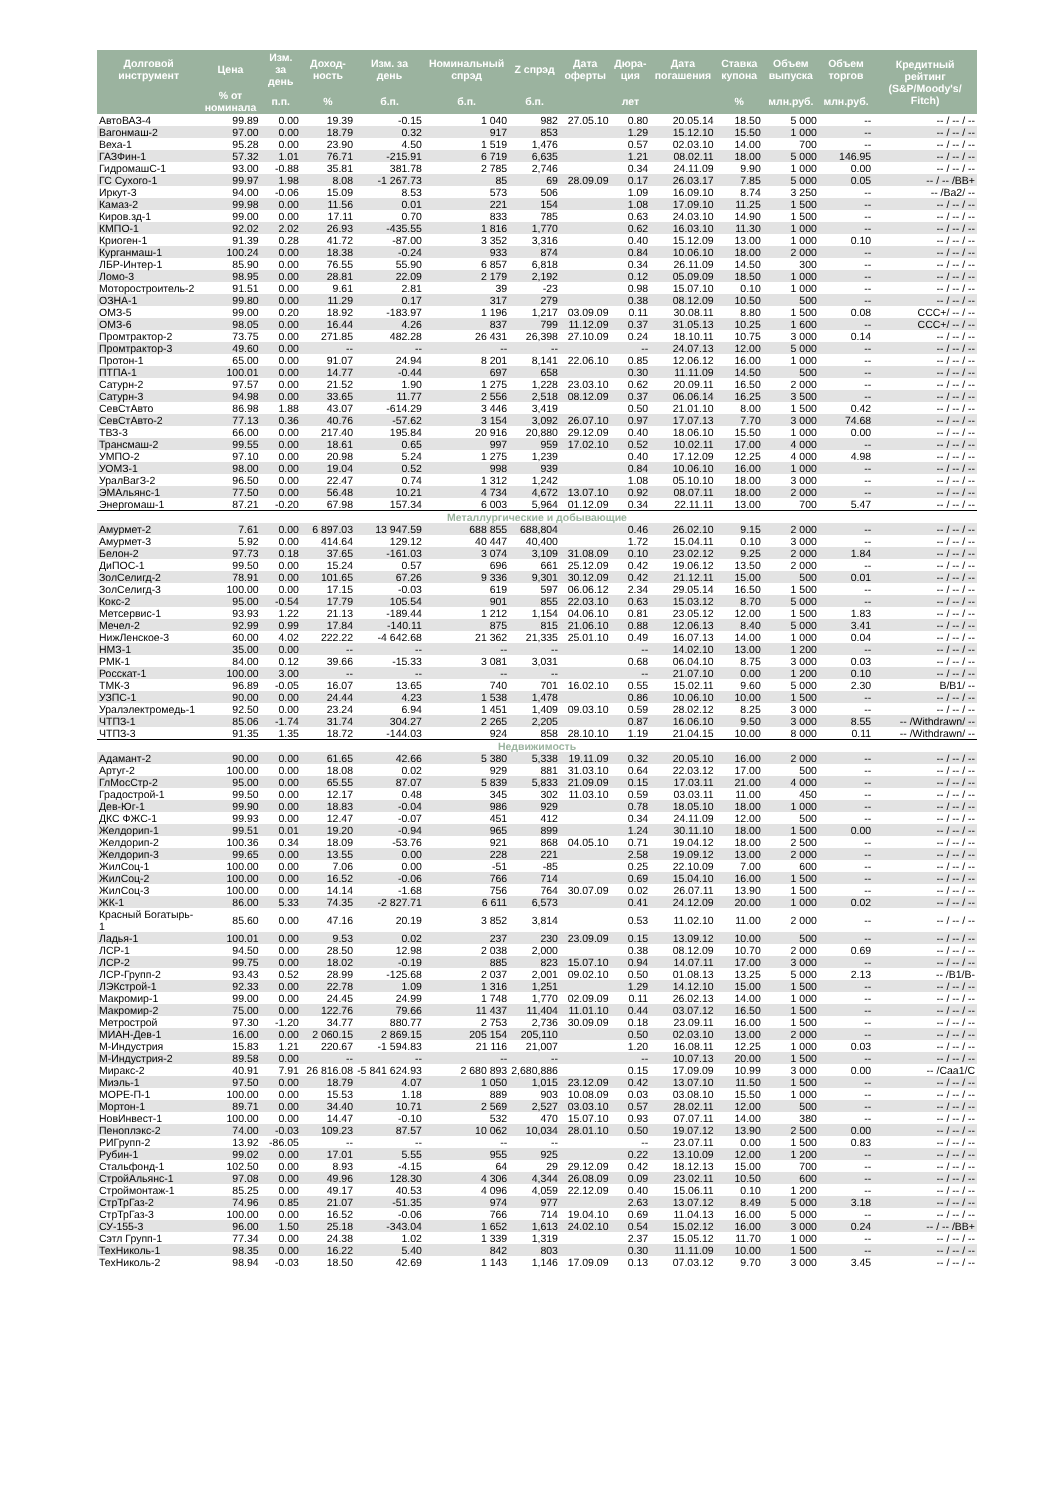| Долговой инструмент | Цена | Изм. за день | Доход-ность | Изм. за день | Номинальный спрэд | Z спрэд | Дата оферты | Дюра-ция | Дата погашения | Ставка купона | Объем выпуска | Объем торгов | Кредитный рейтинг (S&P/Moody's/ Fitch) |
| --- | --- | --- | --- | --- | --- | --- | --- | --- | --- | --- | --- | --- | --- |
| | % от номинала | п.п. | % | б.п. | б.п. | б.п. | | лет | | % | млн.руб. | млн.руб. | |
| АвтоВАЗ-4 | 99.89 | 0.00 | 19.39 | -0.15 | 1 040 | 982 | 27.05.10 | 0.80 | 20.05.14 | 18.50 | 5 000 | -- | -- / -- / -- |
| Вагонмаш-2 | 97.00 | 0.00 | 18.79 | 0.32 | 917 | 853 | | 1.29 | 15.12.10 | 15.50 | 1 000 | -- | -- / -- / -- |
| Веха-1 | 95.28 | 0.00 | 23.90 | 4.50 | 1 519 | 1,476 | | 0.57 | 02.03.10 | 14.00 | 700 | -- | -- / -- / -- |
| ГАЗФин-1 | 57.32 | 1.01 | 76.71 | -215.91 | 6 719 | 6,635 | | 1.21 | 08.02.11 | 18.00 | 5 000 | 146.95 | -- / -- / -- |
| ГидромашС-1 | 93.00 | -0.88 | 35.81 | 381.78 | 2 785 | 2,746 | | 0.34 | 24.11.09 | 9.90 | 1 000 | 0.00 | -- / -- / -- |
| ГС Сухого-1 | 99.97 | 1.98 | 8.08 | -1 267.73 | 85 | 69 | 28.09.09 | 0.17 | 26.03.17 | 7.85 | 5 000 | 0.05 | -- / -- /BB+ |
| Иркут-3 | 94.00 | -0.06 | 15.09 | 8.53 | 573 | 506 | | 1.09 | 16.09.10 | 8.74 | 3 250 | -- | -- /Ba2/ -- |
| Камаз-2 | 99.98 | 0.00 | 11.56 | 0.01 | 221 | 154 | | 1.08 | 17.09.10 | 11.25 | 1 500 | -- | -- / -- / -- |
| Киров.зд-1 | 99.00 | 0.00 | 17.11 | 0.70 | 833 | 785 | | 0.63 | 24.03.10 | 14.90 | 1 500 | -- | -- / -- / -- |
| КМПО-1 | 92.02 | 2.02 | 26.93 | -435.55 | 1 816 | 1,770 | | 0.62 | 16.03.10 | 11.30 | 1 000 | -- | -- / -- / -- |
| Криоген-1 | 91.39 | 0.28 | 41.72 | -87.00 | 3 352 | 3,316 | | 0.40 | 15.12.09 | 13.00 | 1 000 | 0.10 | -- / -- / -- |
| Курганмаш-1 | 100.24 | 0.00 | 18.38 | -0.24 | 933 | 874 | | 0.84 | 10.06.10 | 18.00 | 2 000 | -- | -- / -- / -- |
| ЛБР-Интер-1 | 85.90 | 0.00 | 76.55 | 55.90 | 6 857 | 6,818 | | 0.34 | 26.11.09 | 14.50 | 300 | -- | -- / -- / -- |
| Ломо-3 | 98.95 | 0.00 | 28.81 | 22.09 | 2 179 | 2,192 | | 0.12 | 05.09.09 | 18.50 | 1 000 | -- | -- / -- / -- |
| Моторостроитель-2 | 91.51 | 0.00 | 9.61 | 2.81 | 39 | -23 | | 0.98 | 15.07.10 | 0.10 | 1 000 | -- | -- / -- / -- |
| ОЗНА-1 | 99.80 | 0.00 | 11.29 | 0.17 | 317 | 279 | | 0.38 | 08.12.09 | 10.50 | 500 | -- | -- / -- / -- |
| ОМЗ-5 | 99.00 | 0.20 | 18.92 | -183.97 | 1 196 | 1,217 | 03.09.09 | 0.11 | 30.08.11 | 8.80 | 1 500 | 0.08 | CCC+/ -- / -- |
| ОМЗ-6 | 98.05 | 0.00 | 16.44 | 4.26 | 837 | 799 | 11.12.09 | 0.37 | 31.05.13 | 10.25 | 1 600 | -- | CCC+/ -- / -- |
| Промтрактор-2 | 73.75 | 0.00 | 271.85 | 482.28 | 26 431 | 26,398 | 27.10.09 | 0.24 | 18.10.11 | 10.75 | 3 000 | 0.14 | -- / -- / -- |
| Промтрактор-3 | 49.60 | 0.00 | -- | -- | -- | -- | | -- | 24.07.13 | 12.00 | 5 000 | -- | -- / -- / -- |
| Протон-1 | 65.00 | 0.00 | 91.07 | 24.94 | 8 201 | 8,141 | 22.06.10 | 0.85 | 12.06.12 | 16.00 | 1 000 | -- | -- / -- / -- |
| ПТПА-1 | 100.01 | 0.00 | 14.77 | -0.44 | 697 | 658 | | 0.30 | 11.11.09 | 14.50 | 500 | -- | -- / -- / -- |
| Сатурн-2 | 97.57 | 0.00 | 21.52 | 1.90 | 1 275 | 1,228 | 23.03.10 | 0.62 | 20.09.11 | 16.50 | 2 000 | -- | -- / -- / -- |
| Сатурн-3 | 94.98 | 0.00 | 33.65 | 11.77 | 2 556 | 2,518 | 08.12.09 | 0.37 | 06.06.14 | 16.25 | 3 500 | -- | -- / -- / -- |
| СевСтАвто | 86.98 | 1.88 | 43.07 | -614.29 | 3 446 | 3,419 | | 0.50 | 21.01.10 | 8.00 | 1 500 | 0.42 | -- / -- / -- |
| СевСтАвто-2 | 77.13 | 0.36 | 40.76 | -57.62 | 3 154 | 3,092 | 26.07.10 | 0.97 | 17.07.13 | 7.70 | 3 000 | 74.68 | -- / -- / -- |
| ТВЗ-3 | 66.00 | 0.00 | 217.40 | 195.84 | 20 916 | 20,880 | 29.12.09 | 0.40 | 18.06.10 | 15.50 | 1 000 | 0.00 | -- / -- / -- |
| Трансмаш-2 | 99.55 | 0.00 | 18.61 | 0.65 | 997 | 959 | 17.02.10 | 0.52 | 10.02.11 | 17.00 | 4 000 | -- | -- / -- / -- |
| УМПО-2 | 97.10 | 0.00 | 20.98 | 5.24 | 1 275 | 1,239 | | 0.40 | 17.12.09 | 12.25 | 4 000 | 4.98 | -- / -- / -- |
| УОМЗ-1 | 98.00 | 0.00 | 19.04 | 0.52 | 998 | 939 | | 0.84 | 10.06.10 | 16.00 | 1 000 | -- | -- / -- / -- |
| УралВагЗ-2 | 96.50 | 0.00 | 22.47 | 0.74 | 1 312 | 1,242 | | 1.08 | 05.10.10 | 18.00 | 3 000 | -- | -- / -- / -- |
| ЭМАльянс-1 | 77.50 | 0.00 | 56.48 | 10.21 | 4 734 | 4,672 | 13.07.10 | 0.92 | 08.07.11 | 18.00 | 2 000 | -- | -- / -- / -- |
| Энергомаш-1 | 87.21 | -0.20 | 67.98 | 157.34 | 6 003 | 5,964 | 01.12.09 | 0.34 | 22.11.11 | 13.00 | 700 | 5.47 | -- / -- / -- |
| Металлургические и добывающие | | | | | | | | | | | | | |
| Амурмет-2 | 7.61 | 0.00 | 6 897.03 | 13 947.59 | 688 855 | 688,804 | | 0.46 | 26.02.10 | 9.15 | 2 000 | -- | -- / -- / -- |
| Амурмет-3 | 5.92 | 0.00 | 414.64 | 129.12 | 40 447 | 40,400 | | 1.72 | 15.04.11 | 0.10 | 3 000 | -- | -- / -- / -- |
| Белон-2 | 97.73 | 0.18 | 37.65 | -161.03 | 3 074 | 3,109 | 31.08.09 | 0.10 | 23.02.12 | 9.25 | 2 000 | 1.84 | -- / -- / -- |
| ДиПОС-1 | 99.50 | 0.00 | 15.24 | 0.57 | 696 | 661 | 25.12.09 | 0.42 | 19.06.12 | 13.50 | 2 000 | -- | -- / -- / -- |
| ЗолСелигд-2 | 78.91 | 0.00 | 101.65 | 67.26 | 9 336 | 9,301 | 30.12.09 | 0.42 | 21.12.11 | 15.00 | 500 | 0.01 | -- / -- / -- |
| ЗолСелигд-3 | 100.00 | 0.00 | 17.15 | -0.03 | 619 | 597 | 06.06.12 | 2.34 | 29.05.14 | 16.50 | 1 500 | -- | -- / -- / -- |
| Кокс-2 | 95.00 | -0.54 | 17.79 | 105.54 | 901 | 855 | 22.03.10 | 0.63 | 15.03.12 | 8.70 | 5 000 | -- | -- / -- / -- |
| Метсервис-1 | 93.93 | 1.22 | 21.13 | -189.44 | 1 212 | 1,154 | 04.06.10 | 0.81 | 23.05.12 | 12.00 | 1 500 | 1.83 | -- / -- / -- |
| Мечел-2 | 92.99 | 0.99 | 17.84 | -140.11 | 875 | 815 | 21.06.10 | 0.88 | 12.06.13 | 8.40 | 5 000 | 3.41 | -- / -- / -- |
| НижЛенское-3 | 60.00 | 4.02 | 222.22 | -4 642.68 | 21 362 | 21,335 | 25.01.10 | 0.49 | 16.07.13 | 14.00 | 1 000 | 0.04 | -- / -- / -- |
| НМЗ-1 | 35.00 | 0.00 | -- | -- | -- | -- | | -- | 14.02.10 | 13.00 | 1 200 | -- | -- / -- / -- |
| РМК-1 | 84.00 | 0.12 | 39.66 | -15.33 | 3 081 | 3,031 | | 0.68 | 06.04.10 | 8.75 | 3 000 | 0.03 | -- / -- / -- |
| Росскат-1 | 100.00 | 3.00 | -- | -- | -- | -- | | -- | 21.07.10 | 0.00 | 1 200 | 0.10 | -- / -- / -- |
| ТМК-3 | 96.89 | -0.05 | 16.07 | 13.65 | 740 | 701 | 16.02.10 | 0.55 | 15.02.11 | 9.60 | 5 000 | 2.30 | B/B1/ -- |
| УЗПС-1 | 90.00 | 0.00 | 24.44 | 4.23 | 1 538 | 1,478 | | 0.86 | 10.06.10 | 10.00 | 1 500 | -- | -- / -- / -- |
| Уралэлектромедь-1 | 92.50 | 0.00 | 23.24 | 6.94 | 1 451 | 1,409 | 09.03.10 | 0.59 | 28.02.12 | 8.25 | 3 000 | -- | -- / -- / -- |
| ЧТПЗ-1 | 85.06 | -1.74 | 31.74 | 304.27 | 2 265 | 2,205 | | 0.87 | 16.06.10 | 9.50 | 3 000 | 8.55 | -- /Withdrawn/ -- |
| ЧТПЗ-3 | 91.35 | 1.35 | 18.72 | -144.03 | 924 | 858 | 28.10.10 | 1.19 | 21.04.15 | 10.00 | 8 000 | 0.11 | -- /Withdrawn/ -- |
| Недвижимость | | | | | | | | | | | | | |
| Адамант-2 | 90.00 | 0.00 | 61.65 | 42.66 | 5 380 | 5,338 | 19.11.09 | 0.32 | 20.05.10 | 16.00 | 2 000 | -- | -- / -- / -- |
| Артуг-2 | 100.00 | 0.00 | 18.08 | 0.02 | 929 | 881 | 31.03.10 | 0.64 | 22.03.12 | 17.00 | 500 | -- | -- / -- / -- |
| ГлМосСтр-2 | 95.00 | 0.00 | 65.55 | 87.07 | 5 839 | 5,833 | 21.09.09 | 0.15 | 17.03.11 | 21.00 | 4 000 | -- | -- / -- / -- |
| Градострой-1 | 99.50 | 0.00 | 12.17 | 0.48 | 345 | 302 | 11.03.10 | 0.59 | 03.03.11 | 11.00 | 450 | -- | -- / -- / -- |
| Дев-Юг-1 | 99.90 | 0.00 | 18.83 | -0.04 | 986 | 929 | | 0.78 | 18.05.10 | 18.00 | 1 000 | -- | -- / -- / -- |
| ДКС ФЖС-1 | 99.93 | 0.00 | 12.47 | -0.07 | 451 | 412 | | 0.34 | 24.11.09 | 12.00 | 500 | -- | -- / -- / -- |
| Желдорип-1 | 99.51 | 0.01 | 19.20 | -0.94 | 965 | 899 | | 1.24 | 30.11.10 | 18.00 | 1 500 | 0.00 | -- / -- / -- |
| Желдорип-2 | 100.36 | 0.34 | 18.09 | -53.76 | 921 | 868 | 04.05.10 | 0.71 | 19.04.12 | 18.00 | 2 500 | -- | -- / -- / -- |
| Желдорип-3 | 99.65 | 0.00 | 13.55 | 0.00 | 228 | 221 | | 2.58 | 19.09.12 | 13.00 | 2 000 | -- | -- / -- / -- |
| ЖилСоц-1 | 100.00 | 0.00 | 7.06 | 0.00 | -51 | -85 | | 0.25 | 22.10.09 | 7.00 | 600 | -- | -- / -- / -- |
| ЖилСоц-2 | 100.00 | 0.00 | 16.52 | -0.06 | 766 | 714 | | 0.69 | 15.04.10 | 16.00 | 1 500 | -- | -- / -- / -- |
| ЖилСоц-3 | 100.00 | 0.00 | 14.14 | -1.68 | 756 | 764 | 30.07.09 | 0.02 | 26.07.11 | 13.90 | 1 500 | -- | -- / -- / -- |
| ЖК-1 | 86.00 | 5.33 | 74.35 | -2 827.71 | 6 611 | 6,573 | | 0.41 | 24.12.09 | 20.00 | 1 000 | 0.02 | -- / -- / -- |
| Красный Богатырь- 1 | 85.60 | 0.00 | 47.16 | 20.19 | 3 852 | 3,814 | | 0.53 | 11.02.10 | 11.00 | 2 000 | -- | -- / -- / -- |
| Ладья-1 | 100.01 | 0.00 | 9.53 | 0.02 | 237 | 230 | 23.09.09 | 0.15 | 13.09.12 | 10.00 | 500 | -- | -- / -- / -- |
| ЛСР-1 | 94.50 | 0.00 | 28.50 | 12.98 | 2 038 | 2,000 | | 0.38 | 08.12.09 | 10.70 | 2 000 | 0.69 | -- / -- / -- |
| ЛСР-2 | 99.75 | 0.00 | 18.02 | -0.19 | 885 | 823 | 15.07.10 | 0.94 | 14.07.11 | 17.00 | 3 000 | -- | -- / -- / -- |
| ЛСР-Групп-2 | 93.43 | 0.52 | 28.99 | -125.68 | 2 037 | 2,001 | 09.02.10 | 0.50 | 01.08.13 | 13.25 | 5 000 | 2.13 | -- /B1/B- |
| ЛЭКстрой-1 | 92.33 | 0.00 | 22.78 | 1.09 | 1 316 | 1,251 | | 1.29 | 14.12.10 | 15.00 | 1 500 | -- | -- / -- / -- |
| Макромир-1 | 99.00 | 0.00 | 24.45 | 24.99 | 1 748 | 1,770 | 02.09.09 | 0.11 | 26.02.13 | 14.00 | 1 000 | -- | -- / -- / -- |
| Макромир-2 | 75.00 | 0.00 | 122.76 | 79.66 | 11 437 | 11,404 | 11.01.10 | 0.44 | 03.07.12 | 16.50 | 1 500 | -- | -- / -- / -- |
| Метрострой | 97.30 | -1.20 | 34.77 | 880.77 | 2 753 | 2,736 | 30.09.09 | 0.18 | 23.09.11 | 16.00 | 1 500 | -- | -- / -- / -- |
| МИАН-Дев-1 | 16.00 | 0.00 | 2 060.15 | 2 869.15 | 205 154 | 205,110 | | 0.50 | 02.03.10 | 13.00 | 2 000 | -- | -- / -- / -- |
| М-Индустрия | 15.83 | 1.21 | 220.67 | -1 594.83 | 21 116 | 21,007 | | 1.20 | 16.08.11 | 12.25 | 1 000 | 0.03 | -- / -- / -- |
| М-Индустрия-2 | 89.58 | 0.00 | -- | -- | -- | -- | | -- | 10.07.13 | 20.00 | 1 500 | -- | -- / -- / -- |
| Миракс-2 | 40.91 | 7.91 | 26 816.08 | -5 841 624.93 | 2 680 893 | 2,680,886 | | 0.15 | 17.09.09 | 10.99 | 3 000 | 0.00 | -- /Caa1/C |
| Миэль-1 | 97.50 | 0.00 | 18.79 | 4.07 | 1 050 | 1,015 | 23.12.09 | 0.42 | 13.07.10 | 11.50 | 1 500 | -- | -- / -- / -- |
| МОРЕ-П-1 | 100.00 | 0.00 | 15.53 | 1.18 | 889 | 903 | 10.08.09 | 0.03 | 03.08.10 | 15.50 | 1 000 | -- | -- / -- / -- |
| Мортон-1 | 89.71 | 0.00 | 34.40 | 10.71 | 2 569 | 2,527 | 03.03.10 | 0.57 | 28.02.11 | 12.00 | 500 | -- | -- / -- / -- |
| НовИнвест-1 | 100.00 | 0.00 | 14.47 | -0.10 | 532 | 470 | 15.07.10 | 0.93 | 07.07.11 | 14.00 | 380 | -- | -- / -- / -- |
| Пеноплэкс-2 | 74.00 | -0.03 | 109.23 | 87.57 | 10 062 | 10,034 | 28.01.10 | 0.50 | 19.07.12 | 13.90 | 2 500 | 0.00 | -- / -- / -- |
| РИГрупп-2 | 13.92 | -86.05 | -- | -- | -- | -- | | -- | 23.07.11 | 0.00 | 1 500 | 0.83 | -- / -- / -- |
| Рубин-1 | 99.02 | 0.00 | 17.01 | 5.55 | 955 | 925 | | 0.22 | 13.10.09 | 12.00 | 1 200 | -- | -- / -- / -- |
| Стальфонд-1 | 102.50 | 0.00 | 8.93 | -4.15 | 64 | 29 | 29.12.09 | 0.42 | 18.12.13 | 15.00 | 700 | -- | -- / -- / -- |
| СтройАльянс-1 | 97.08 | 0.00 | 49.96 | 128.30 | 4 306 | 4,344 | 26.08.09 | 0.09 | 23.02.11 | 10.50 | 600 | -- | -- / -- / -- |
| Строймонтаж-1 | 85.25 | 0.00 | 49.17 | 40.53 | 4 096 | 4,059 | 22.12.09 | 0.40 | 15.06.11 | 0.10 | 1 200 | -- | -- / -- / -- |
| СтрТрГаз-2 | 74.96 | 0.85 | 21.07 | -51.35 | 974 | 977 | | 2.63 | 13.07.12 | 8.49 | 5 000 | 3.18 | -- / -- / -- |
| СтрТрГаз-3 | 100.00 | 0.00 | 16.52 | -0.06 | 766 | 714 | 19.04.10 | 0.69 | 11.04.13 | 16.00 | 5 000 | -- | -- / -- / -- |
| СУ-155-3 | 96.00 | 1.50 | 25.18 | -343.04 | 1 652 | 1,613 | 24.02.10 | 0.54 | 15.02.12 | 16.00 | 3 000 | 0.24 | -- / -- /BB+ |
| Сэтл Групп-1 | 77.34 | 0.00 | 24.38 | 1.02 | 1 339 | 1,319 | | 2.37 | 15.05.12 | 11.70 | 1 000 | -- | -- / -- / -- |
| ТехНиколь-1 | 98.35 | 0.00 | 16.22 | 5.40 | 842 | 803 | | 0.30 | 11.11.09 | 10.00 | 1 500 | -- | -- / -- / -- |
| ТехНиколь-2 | 98.94 | -0.03 | 18.50 | 42.69 | 1 143 | 1,146 | 17.09.09 | 0.13 | 07.03.12 | 9.70 | 3 000 | 3.45 | -- / -- / -- |